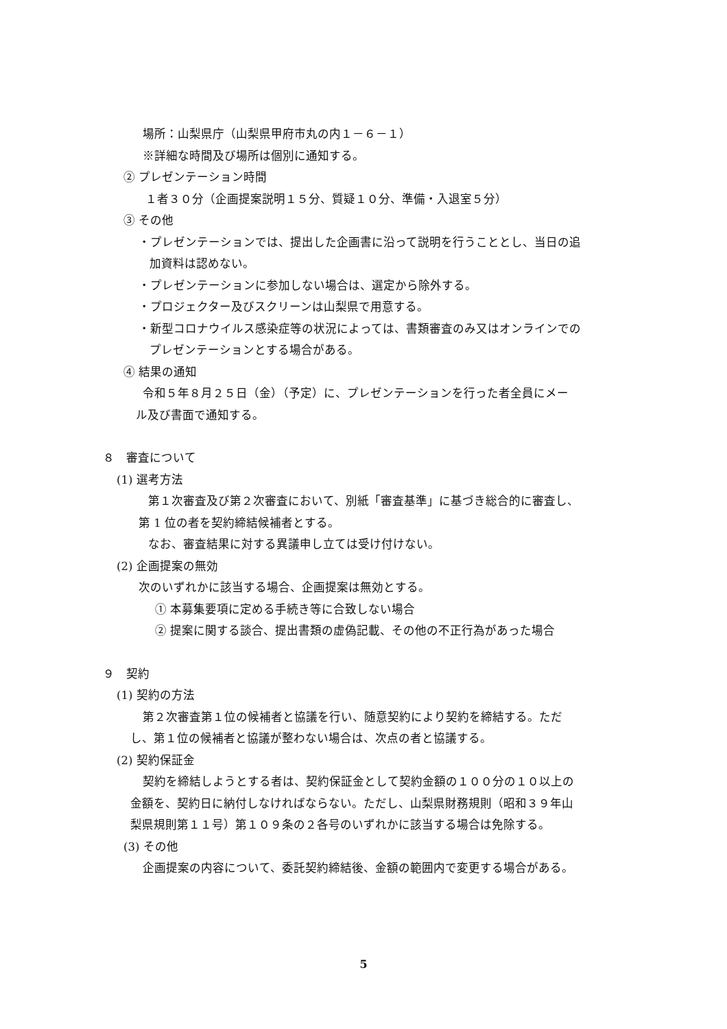場所：山梨県庁（山梨県甲府市丸の内１－６－１）
※詳細な時間及び場所は個別に通知する。
② プレゼンテーション時間
１者３０分（企画提案説明１５分、質疑１０分、準備・入退室５分）
③ その他
・プレゼンテーションでは、提出した企画書に沿って説明を行うこととし、当日の追
加資料は認めない。
・プレゼンテーションに参加しない場合は、選定から除外する。
・プロジェクター及びスクリーンは山梨県で用意する。
・新型コロナウイルス感染症等の状況によっては、書類審査のみ又はオンラインでの
プレゼンテーションとする場合がある。
④ 結果の通知
令和５年８月２５日（金）（予定）に、プレゼンテーションを行った者全員にメー
ル及び書面で通知する。
８　審査について
(1) 選考方法
第１次審査及び第２次審査において、別紙「審査基準」に基づき総合的に審査し、
第 1 位の者を契約締結候補者とする。
なお、審査結果に対する異議申し立ては受け付けない。
(2) 企画提案の無効
次のいずれかに該当する場合、企画提案は無効とする。
① 本募集要項に定める手続き等に合致しない場合
② 提案に関する談合、提出書類の虚偽記載、その他の不正行為があった場合
９　契約
(1) 契約の方法
第２次審査第１位の候補者と協議を行い、随意契約により契約を締結する。ただ
し、第１位の候補者と協議が整わない場合は、次点の者と協議する。
(2) 契約保証金
契約を締結しようとする者は、契約保証金として契約金額の１００分の１０以上の
金額を、契約日に納付しなければならない。ただし、山梨県財務規則（昭和３９年山
梨県規則第１１号）第１０９条の２各号のいずれかに該当する場合は免除する。
(3) その他
企画提案の内容について、委託契約締結後、金額の範囲内で変更する場合がある。
5